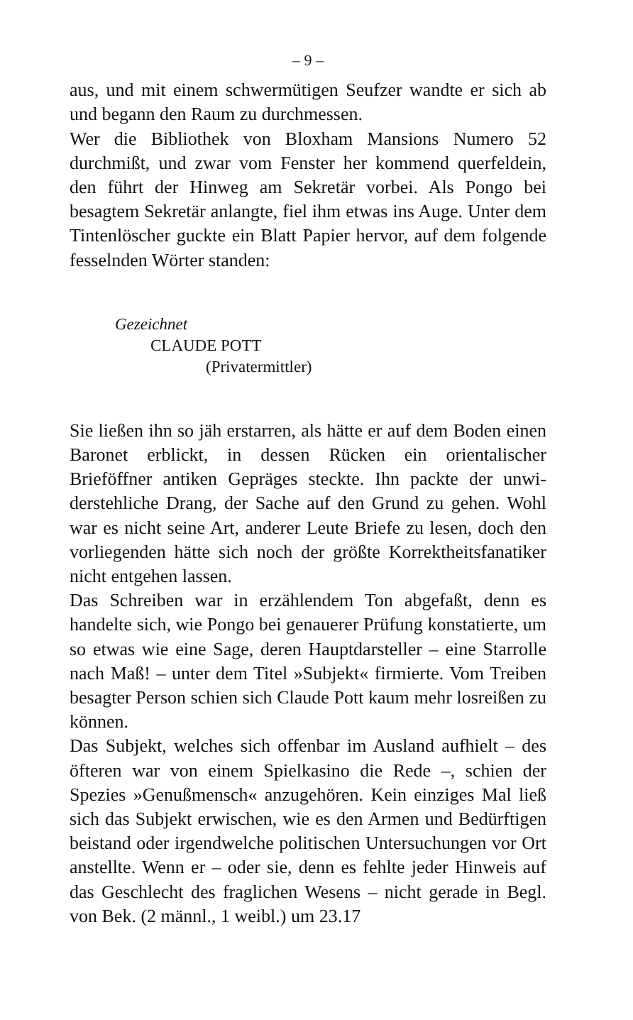– 9 –
aus, und mit einem schwermütigen Seufzer wandte er sich ab und begann den Raum zu durchmessen.
Wer die Bibliothek von Bloxham Mansions Numero 52 durchmißt, und zwar vom Fenster her kommend querfeld­ein, den führt der Hinweg am Sekretär vorbei. Als Pongo bei besagtem Sekretär anlangte, fiel ihm etwas ins Auge. Unter dem Tintenlöscher guckte ein Blatt Papier hervor, auf dem folgende fesselnden Wörter standen:
Gezeichnet
CLAUDE POTT
(Privatermittler)
Sie ließen ihn so jäh erstarren, als hätte er auf dem Boden einen Baronet erblickt, in dessen Rücken ein orientalischer Brieföffner antiken Gepräges steckte. Ihn packte der unwi­derstehliche Drang, der Sache auf den Grund zu gehen. Wohl war es nicht seine Art, anderer Leute Briefe zu lesen, doch den vorliegenden hätte sich noch der größte Korrekt­heitsfanatiker nicht entgehen lassen.
Das Schreiben war in erzählendem Ton abgefaßt, denn es handelte sich, wie Pongo bei genauerer Prüfung konstatierte, um so etwas wie eine Sage, deren Hauptdarsteller – eine Starrolle nach Maß! – unter dem Titel »Subjekt« firmierte. Vom Treiben besagter Person schien sich Claude Pott kaum mehr losreißen zu können.
Das Subjekt, welches sich offenbar im Ausland aufhielt – des öfteren war von einem Spielkasino die Rede –, schien der Spezies »Genußmensch« anzugehören. Kein einziges Mal ließ sich das Subjekt erwischen, wie es den Armen und Be­dürftigen beistand oder irgendwelche politischen Untersu­chungen vor Ort anstellte. Wenn er – oder sie, denn es fehlte jeder Hinweis auf das Geschlecht des fraglichen Wesens – nicht gerade in Begl. von Bek. (2 männl., 1 weibl.) um 23.17